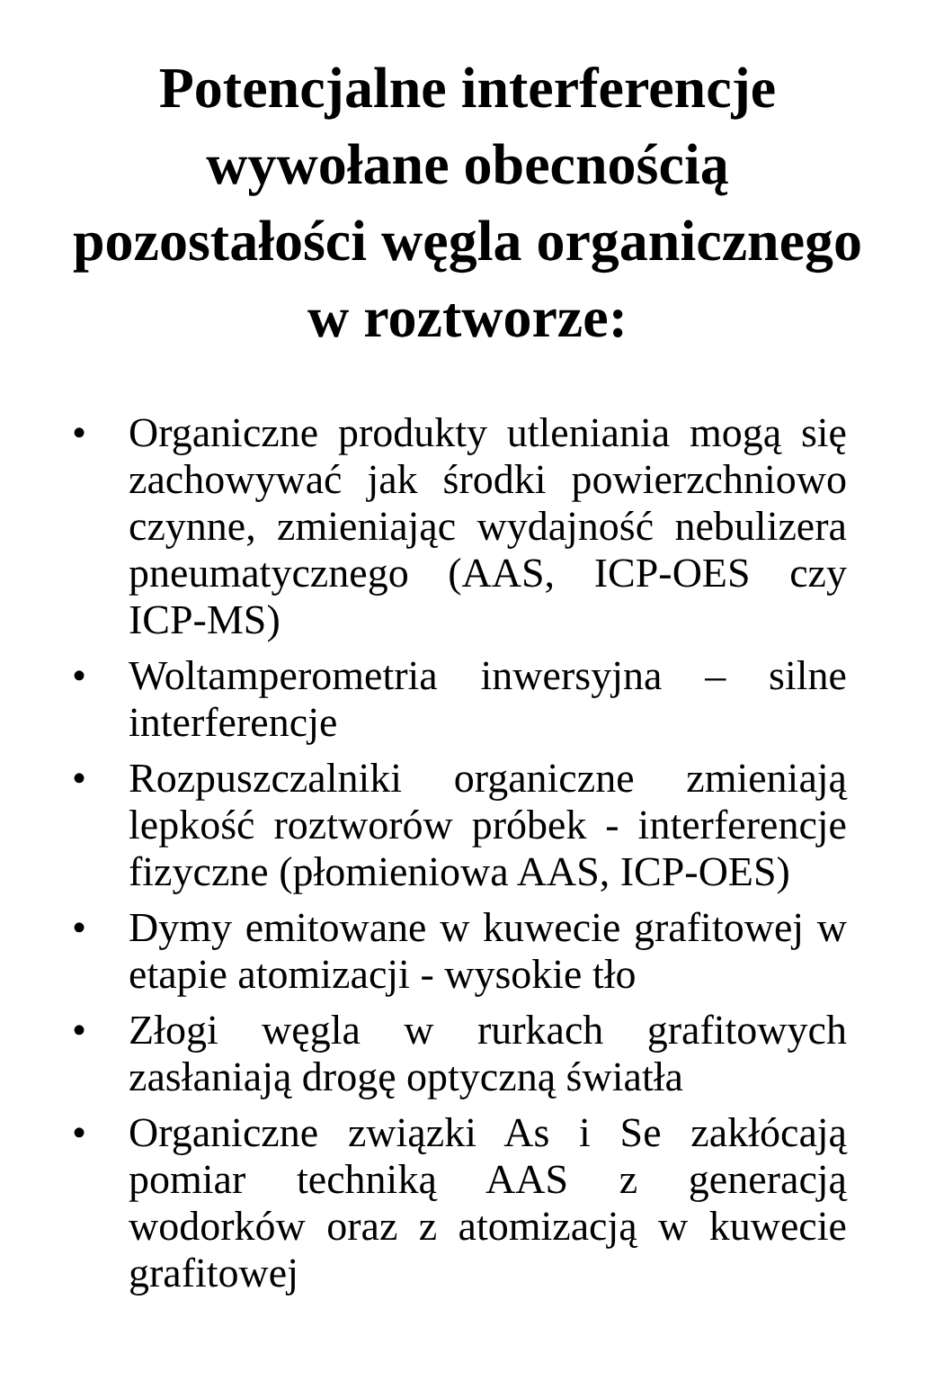Potencjalne interferencje wywołane obecnością pozostałości węgla organicznego w roztworze:
• Organiczne produkty utleniania mogą się zachowywać jak środki powierzchniowo czynne, zmieniając wydajność nebulizera pneumatycznego (AAS, ICP-OES czy ICP-MS)
• Woltamperometria inwersyjna – silne interferencje
• Rozpuszczalniki organiczne zmieniają lepkość roztworów próbek - interferencje fizyczne (płomieniowa AAS, ICP-OES)
• Dymy emitowane w kuwecie grafitowej w etapie atomizacji - wysokie tło
• Złogi węgla w rurkach grafitowych zasłaniają drogę optyczną światła
• Organiczne związki As i Se zakłócają pomiar techniką AAS z generacją wodorków oraz z atomizacją w kuwecie grafitowej